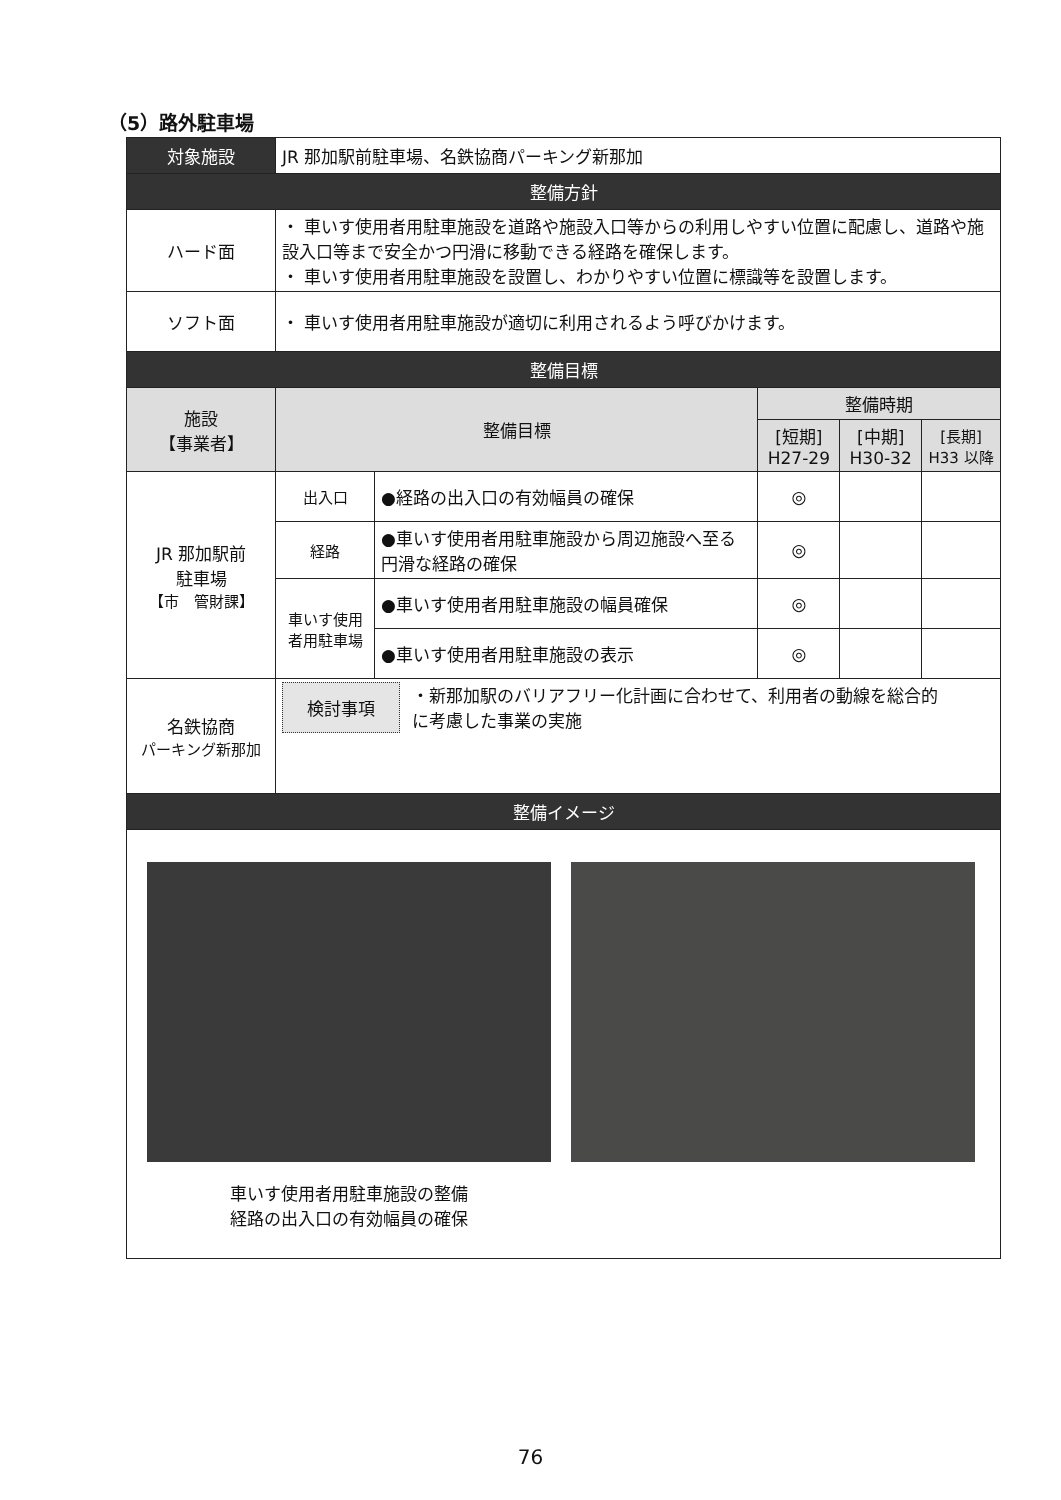（5）路外駐車場
| 対象施設 | JR 那加駅前駐車場、名鉄協商パーキング新那加 | | | | |
| 整備方針 | | | | | |
| ハード面 | ・ 車いす使用者用駐車施設を道路や施設入口等からの利用しやすい位置に配慮し、道路や施設入口等まで安全かつ円滑に移動できる経路を確保します。 ・ 車いす使用者用駐車施設を設置し、わかりやすい位置に標識等を設置します。 | | | | |
| ソフト面 | ・ 車いす使用者用駐車施設が適切に利用されるよう呼びかけます。 | | | | |
| 整備目標 | | | | | |
| 施設 【事業者】 | 整備目標 | | 整備時期 | | |
| | | | [短期] H27-29 | [中期] H30-32 | [長期] H33 以降 |
| JR 那加駅前 駐車場 【市 管財課】 | 出入口 | ●経路の出入口の有効幅員の確保 | ◎ | | |
| | 経路 | ●車いす使用者用駐車施設から周辺施設へ至る円滑な経路の確保 | ◎ | | |
| | 車いす使用者用駐車場 | ●車いす使用者用駐車施設の幅員確保 | ◎ | | |
| | | ●車いす使用者用駐車施設の表示 | ◎ | | |
| 名鉄協商 パーキング新那加 | 検討事項 ・新那加駅のバリアフリー化計画に合わせて、利用者の動線を総合的に考慮した事業の実施 | | | | |
| 整備イメージ | | | | | |
| 車いす使用者用駐車施設の整備 経路の出入口の有効幅員の確保 | | | | | |
76